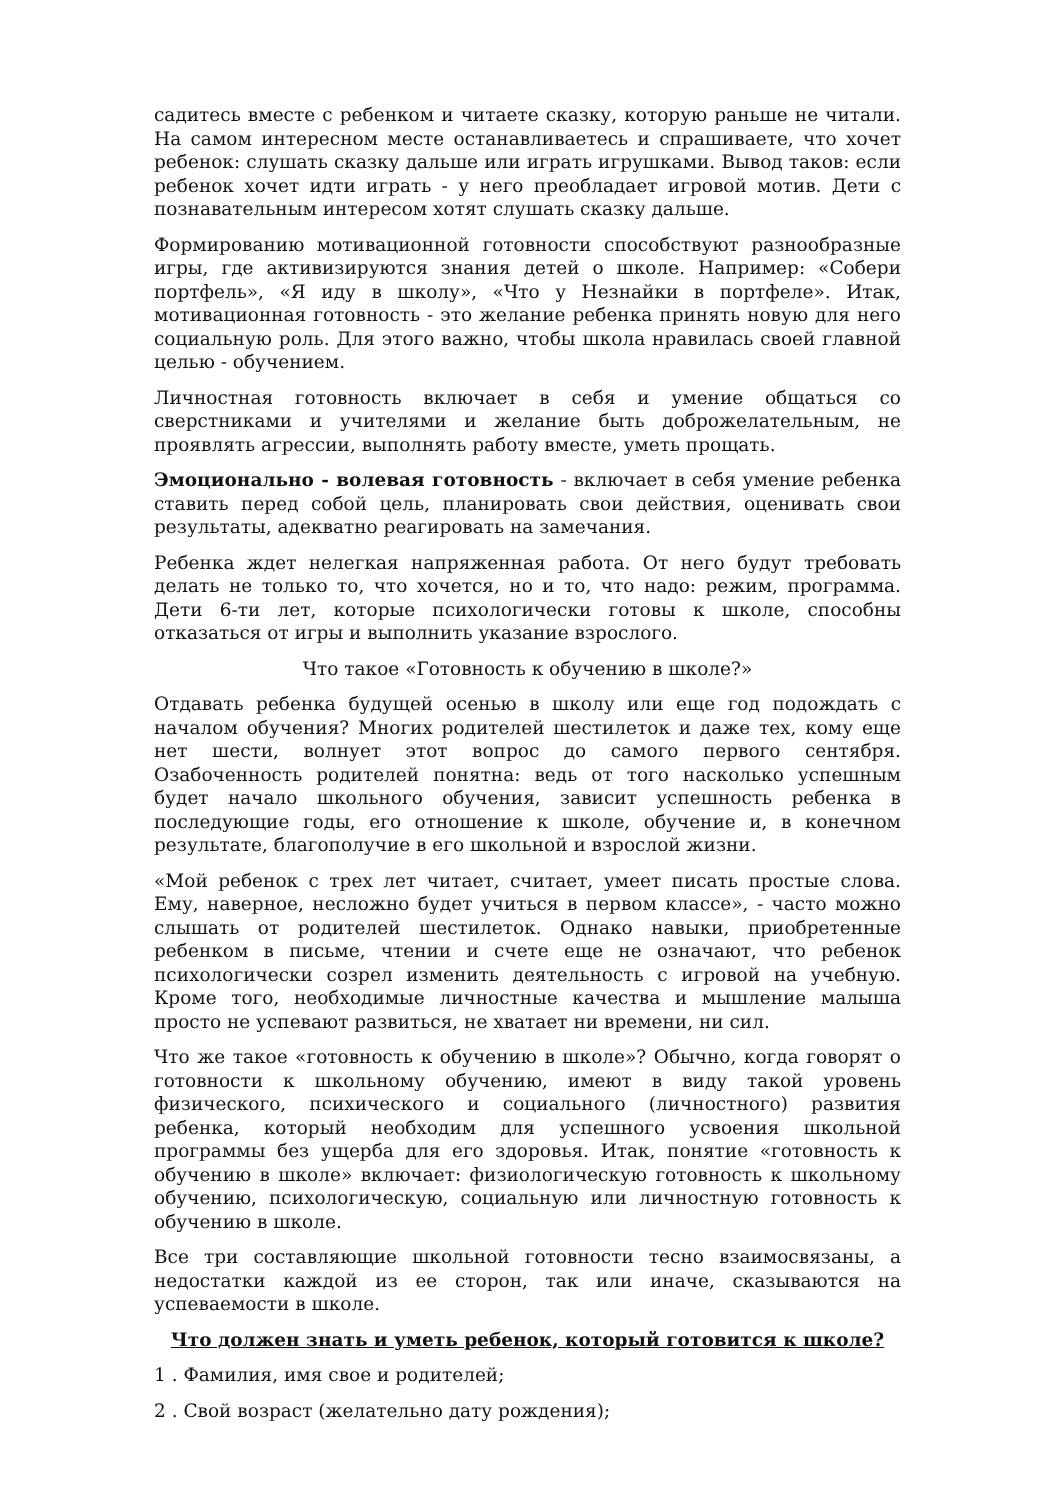садитесь вместе с ребенком и читаете сказку, которую раньше не читали. На самом интересном месте останавливаетесь и спрашиваете, что хочет ребенок: слушать сказку дальше или играть игрушками. Вывод таков: если ребенок хочет идти играть - у него преобладает игровой мотив. Дети с познавательным интересом хотят слушать сказку дальше.
Формированию мотивационной готовности способствуют разнообразные игры, где активизируются знания детей о школе. Например: «Собери портфель», «Я иду в школу», «Что у Незнайки в портфеле». Итак, мотивационная готовность - это желание ребенка принять новую для него социальную роль. Для этого важно, чтобы школа нравилась своей главной целью - обучением.
Личностная готовность включает в себя и умение общаться со сверстниками и учителями и желание быть доброжелательным, не проявлять агрессии, выполнять работу вместе, уметь прощать.
Эмоционально - волевая готовность - включает в себя умение ребенка ставить перед собой цель, планировать свои действия, оценивать свои результаты, адекватно реагировать на замечания.
Ребенка ждет нелегкая напряженная работа. От него будут требовать делать не только то, что хочется, но и то, что надо: режим, программа. Дети 6-ти лет, которые психологически готовы к школе, способны отказаться от игры и выполнить указание взрослого.
Что такое «Готовность к обучению в школе?»
Отдавать ребенка будущей осенью в школу или еще год подождать с началом обучения? Многих родителей шестилеток и даже тех, кому еще нет шести, волнует этот вопрос до самого первого сентября. Озабоченность родителей понятна: ведь от того насколько успешным будет начало школьного обучения, зависит успешность ребенка в последующие годы, его отношение к школе, обучение и, в конечном результате, благополучие в его школьной и взрослой жизни.
«Мой ребенок с трех лет читает, считает, умеет писать простые слова. Ему, наверное, несложно будет учиться в первом классе», - часто можно слышать от родителей шестилеток. Однако навыки, приобретенные ребенком в письме, чтении и счете еще не означают, что ребенок психологически созрел изменить деятельность с игровой на учебную. Кроме того, необходимые личностные качества и мышление малыша просто не успевают развиться, не хватает ни времени, ни сил.
Что же такое «готовность к обучению в школе»? Обычно, когда говорят о готовности к школьному обучению, имеют в виду такой уровень физического, психического и социального (личностного) развития ребенка, который необходим для успешного усвоения школьной программы без ущерба для его здоровья. Итак, понятие «готовность к обучению в школе» включает: физиологическую готовность к школьному обучению, психологическую, социальную или личностную готовность к обучению в школе.
Все три составляющие школьной готовности тесно взаимосвязаны, а недостатки каждой из ее сторон, так или иначе, сказываются на успеваемости в школе.
Что должен знать и уметь ребенок, который готовится к школе?
1 . Фамилия, имя свое и родителей;
2 . Свой возраст (желательно дату рождения);